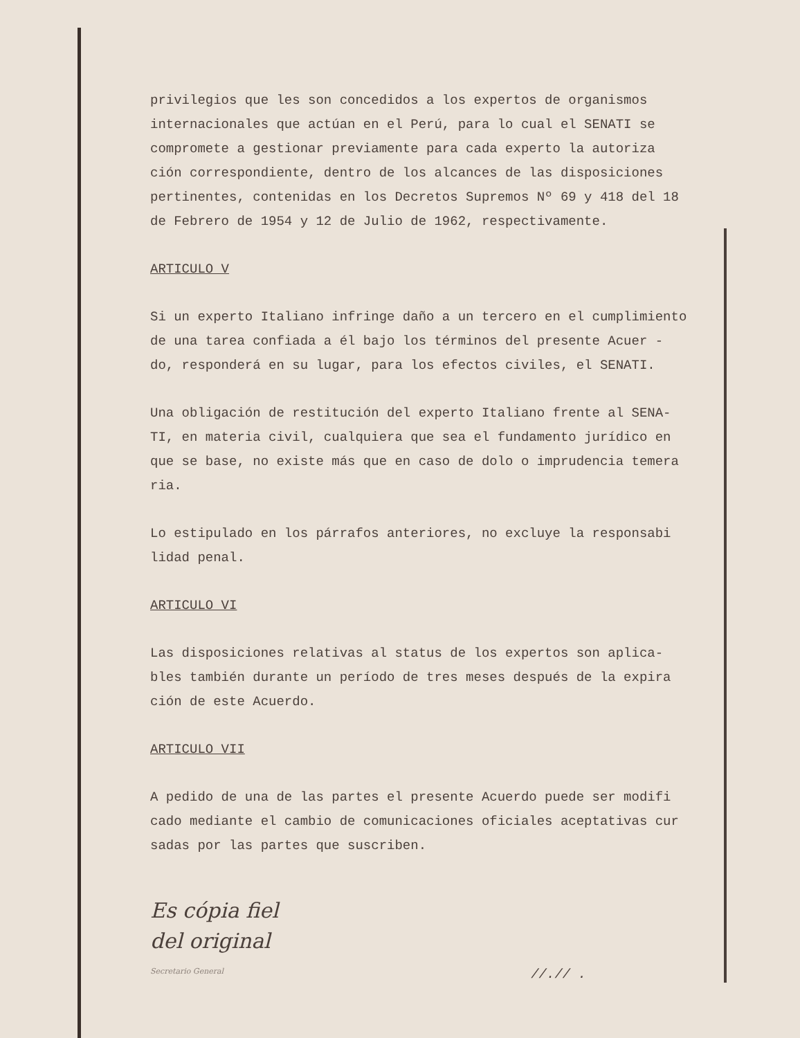privilegios que les son concedidos a los expertos de organismos internacionales que actúan en el Perú, para lo cual el SENATI se compromete a gestionar previamente para cada experto la autoriza ción correspondiente, dentro de los alcances de las disposiciones pertinentes, contenidas en los Decretos Supremos Nº 69 y 418 del 18 de Febrero de 1954 y 12 de Julio de 1962, respectivamente.
ARTICULO V
Si un experto Italiano infringe daño a un tercero en el cumplimiento de una tarea confiada a él bajo los términos del presente Acuer - do, responderá en su lugar, para los efectos civiles, el SENATI.
Una obligación de restitución del experto Italiano frente al SENA- TI, en materia civil, cualquiera que sea el fundamento jurídico en que se base, no existe más que en caso de dolo o imprudencia temera ria.
Lo estipulado en los párrafos anteriores, no excluye la responsabi lidad penal.
ARTICULO VI
Las disposiciones relativas al status de los expertos son aplica- bles también durante un período de tres meses después de la expira ción de este Acuerdo.
ARTICULO VII
A pedido de una de las partes el presente Acuerdo puede ser modifi cado mediante el cambio de comunicaciones oficiales aceptativas cur sadas por las partes que suscriben.
Es cópia fiel
del original
Secretario General
//.// .